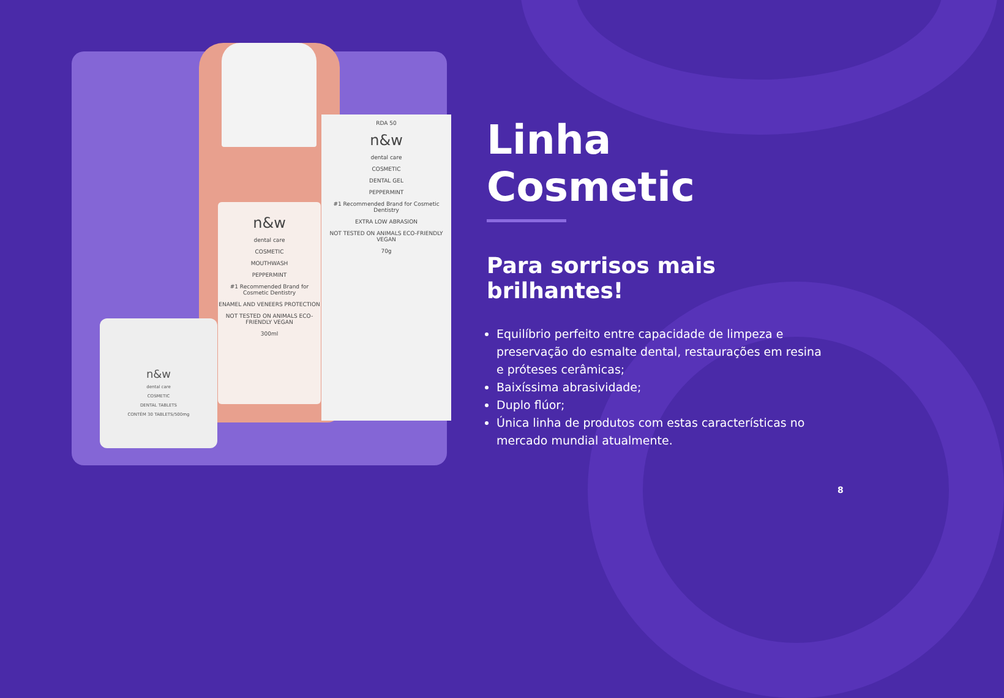n&w
dental care
COSMETIC
MOUTHWASH
PEPPERMINT
#1 Recommended Brand for Cosmetic Dentistry
ENAMEL AND VENEERS PROTECTION
NOT TESTED ON ANIMALS ECO-FRIENDLY VEGAN
300ml
RDA 50
n&w
dental care
COSMETIC
DENTAL GEL
PEPPERMINT
#1 Recommended Brand for Cosmetic Dentistry
EXTRA LOW ABRASION
NOT TESTED ON ANIMALS ECO-FRIENDLY VEGAN
70g
n&w
dental care
COSMETIC
DENTAL TABLETS
CONTÉM 30 TABLETS/500mg
Linha Cosmetic
Para sorrisos mais brilhantes!
Equilíbrio perfeito entre capacidade de limpeza e preservação do esmalte dental, restaurações em resina e próteses cerâmicas;
Baixíssima abrasividade;
Duplo flúor;
Única linha de produtos com estas características no mercado mundial atualmente.
8